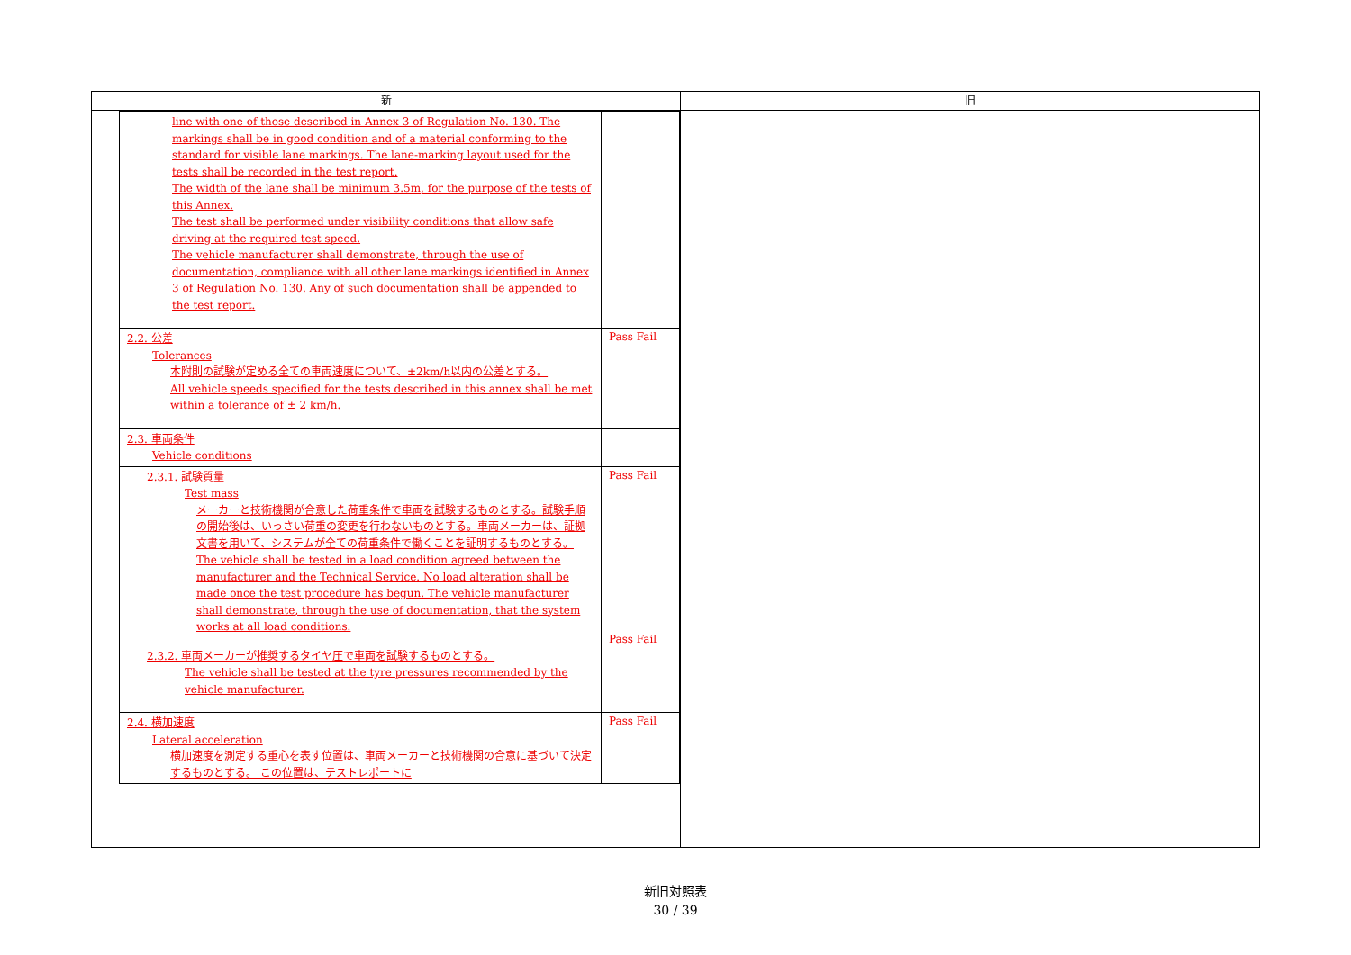| 新 | 旧 |
| --- | --- |
| / line with one of those described in Annex 3 of Regulation No. 130. The markings shall be in good condition and of a material conforming to the standard for visible lane markings. The lane-marking layout used for the tests shall be recorded in the test report. The width of the lane shall be minimum 3.5m, for the purpose of the tests of this Annex. The test shall be performed under visibility conditions that allow safe driving at the required test speed. The vehicle manufacturer shall demonstrate, through the use of documentation, compliance with all other lane markings identified in Annex 3 of Regulation No. 130. Any of such documentation shall be appended to the test report. / / / 2.2. 公差 Tolerances 本附則の試験が定める全ての車両速度について、±2km/h以内の公差とする。 All vehicle speeds specified for the tests described in this annex shall be met within a tolerance of ± 2 km/h. / Pass Fail / / 2.3. 車両条件 Vehicle conditions / / / 2.3.1. 試験質量 Test mass メーカーと技術機関が合意した荷重条件で車両を試験するものとする。試験手順の開始後は、いっさい荷重の変更を行わないものとする。車両メーカーは、証拠文書を用いて、システムが全ての荷重条件で働くことを証明するものとする。 The vehicle shall be tested in a load condition agreed between the manufacturer and the Technical Service. No load alteration shall be made once the test procedure has begun. The vehicle manufacturer shall demonstrate, through the use of documentation, that the system works at all load conditions. 2.3.2. 車両メーカーが推奨するタイヤ圧で車両を試験するものとする。 The vehicle shall be tested at the tyre pressures recommended by the vehicle manufacturer. / Pass Fail Pass Fail / / 2.4. 横加速度 Lateral acceleration 横加速度を測定する重心を表す位置は、車両メーカーと技術機関の合意に基づいて決定するものとする。 この位置は、テストレポートに / Pass Fail / | |
新旧対照表
30 / 39